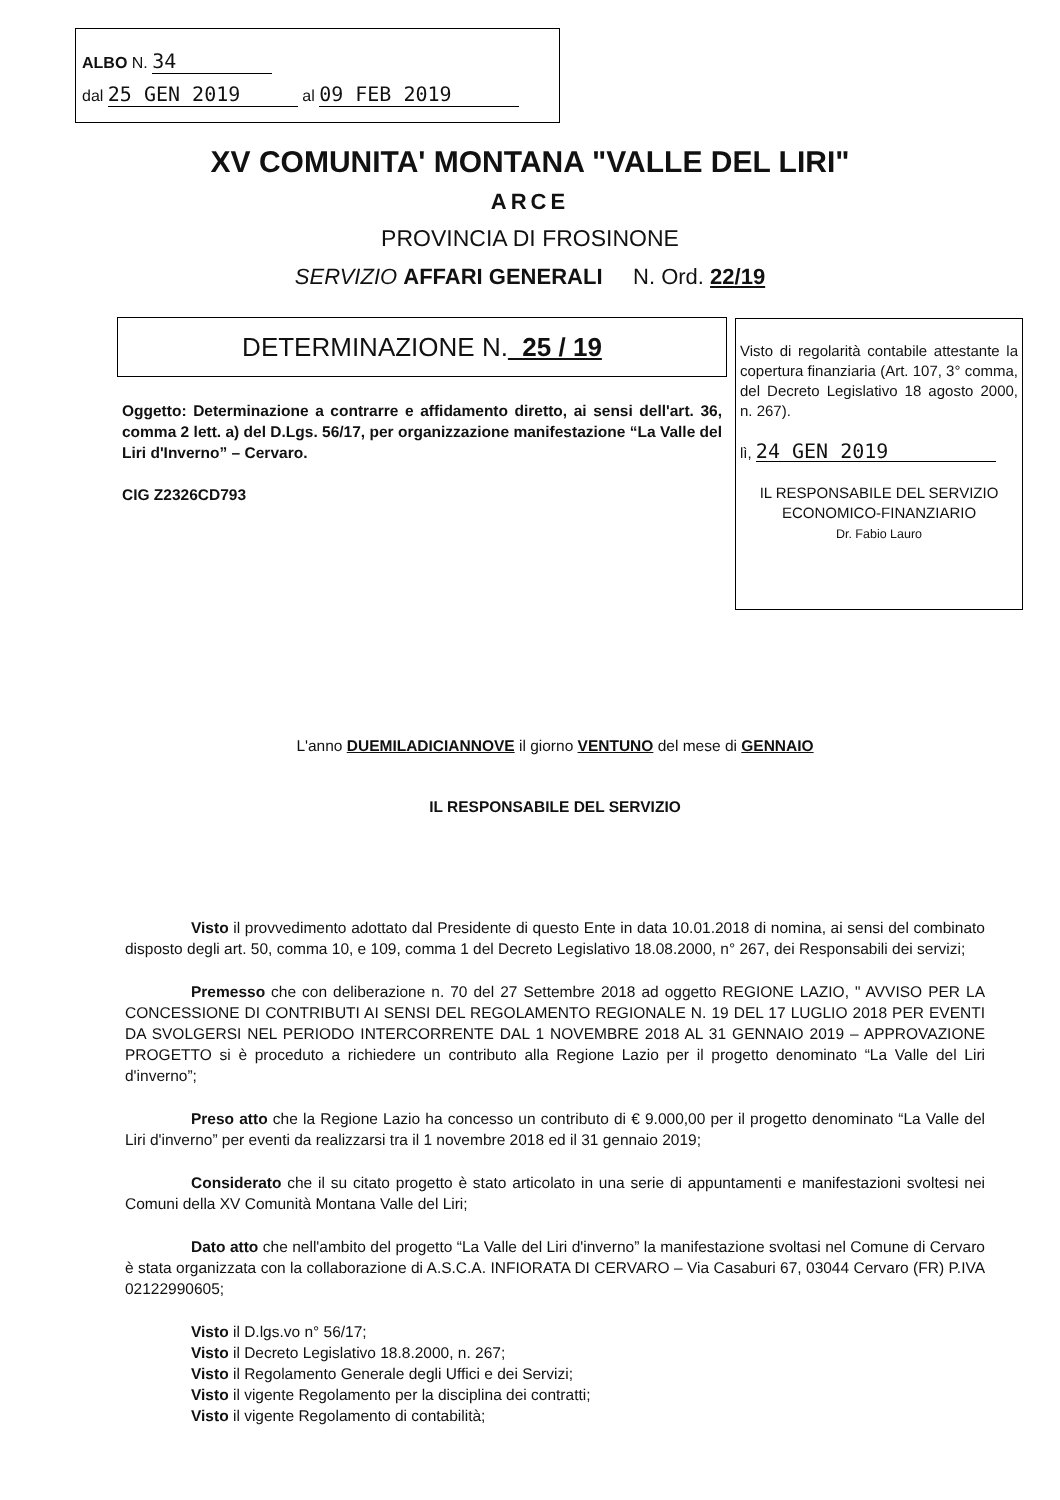ALBO N. 34
dal 25 GEN 2019 al 09 FEB 2019
XV COMUNITA' MONTANA "VALLE DEL LIRI"
ARCE
PROVINCIA DI FROSINONE
SERVIZIO AFFARI GENERALI N. Ord. 22/19
DETERMINAZIONE N. 25 / 19
Oggetto: Determinazione a contrarre e affidamento diretto, ai sensi dell'art. 36, comma 2 lett. a) del D.Lgs. 56/17, per organizzazione manifestazione “La Valle del Liri d'Inverno” – Cervaro.
CIG Z2326CD793
Visto di regolarità contabile attestante la copertura finanziaria (Art. 107, 3° comma, del Decreto Legislativo 18 agosto 2000, n. 267).
lì, 24 GEN 2019
IL RESPONSABILE DEL SERVIZIO
ECONOMICO-FINANZIARIO
Dr. Fabio Lauro
L'anno DUEMILADICIANNOVE il giorno VENTUNO del mese di GENNAIO
IL RESPONSABILE DEL SERVIZIO
Visto il provvedimento adottato dal Presidente di questo Ente in data 10.01.2018 di nomina, ai sensi del combinato disposto degli art. 50, comma 10, e 109, comma 1 del Decreto Legislativo 18.08.2000, n° 267, dei Responsabili dei servizi;
Premesso che con deliberazione n. 70 del 27 Settembre 2018 ad oggetto REGIONE LAZIO, " AVVISO PER LA CONCESSIONE DI CONTRIBUTI AI SENSI DEL REGOLAMENTO REGIONALE N. 19 DEL 17 LUGLIO 2018 PER EVENTI DA SVOLGERSI NEL PERIODO INTERCORRENTE DAL 1 NOVEMBRE 2018 AL 31 GENNAIO 2019 – APPROVAZIONE PROGETTO si è proceduto a richiedere un contributo alla Regione Lazio per il progetto denominato “La Valle del Liri d'inverno”;
Preso atto che la Regione Lazio ha concesso un contributo di € 9.000,00 per il progetto denominato “La Valle del Liri d'inverno” per eventi da realizzarsi tra il 1 novembre 2018 ed il 31 gennaio 2019;
Considerato che il su citato progetto è stato articolato in una serie di appuntamenti e manifestazioni svoltesi nei Comuni della XV Comunità Montana Valle del Liri;
Dato atto che nell'ambito del progetto “La Valle del Liri d'inverno” la manifestazione svoltasi nel Comune di Cervaro è stata organizzata con la collaborazione di A.S.C.A. INFIORATA DI CERVARO – Via Casaburi 67, 03044 Cervaro (FR) P.IVA 02122990605;
Visto il D.lgs.vo n° 56/17;
Visto il Decreto Legislativo 18.8.2000, n. 267;
Visto il Regolamento Generale degli Uffici e dei Servizi;
Visto il vigente Regolamento per la disciplina dei contratti;
Visto il vigente Regolamento di contabilità;